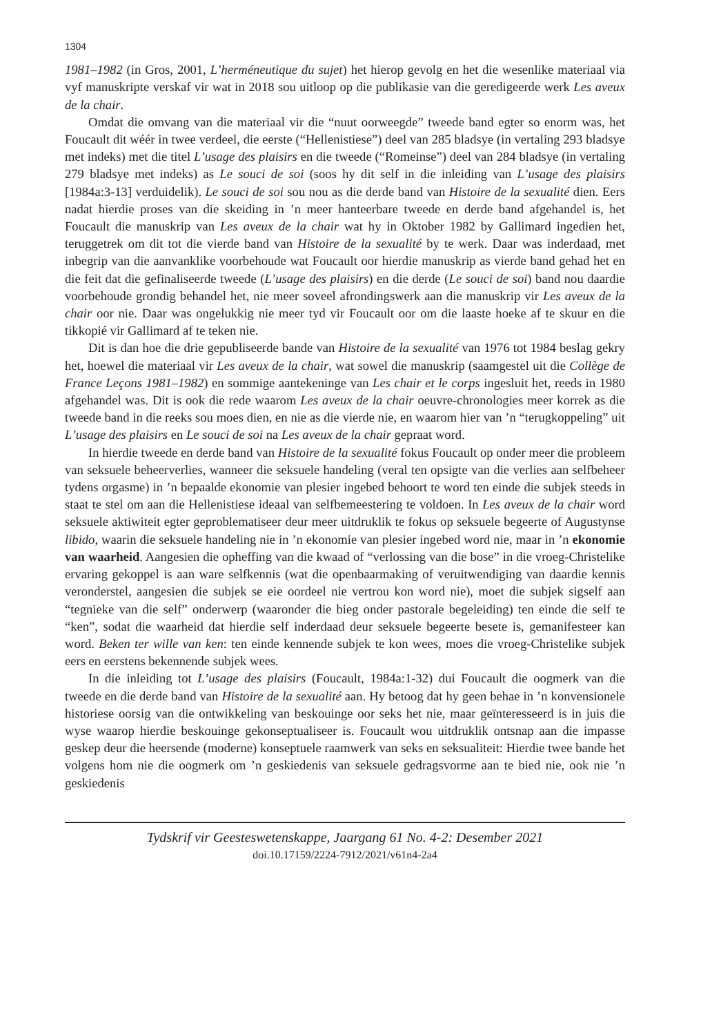1304
1981–1982 (in Gros, 2001, L’herméneutique du sujet) het hierop gevolg en het die wesenlike materiaal via vyf manuskripte verskaf vir wat in 2018 sou uitloop op die publikasie van die geredigeerde werk Les aveux de la chair.
Omdat die omvang van die materiaal vir die “nuut oorweegde” tweede band egter so enorm was, het Foucault dit wéér in twee verdeel, die eerste (“Hellenistiese”) deel van 285 bladsye (in vertaling 293 bladsye met indeks) met die titel L’usage des plaisirs en die tweede (“Romeinse”) deel van 284 bladsye (in vertaling 279 bladsye met indeks) as Le souci de soi (soos hy dit self in die inleiding van L’usage des plaisirs [1984a:3-13] verduidelik). Le souci de soi sou nou as die derde band van Histoire de la sexualité dien. Eers nadat hierdie proses van die skeiding in ’n meer hanteerbare tweede en derde band afgehandel is, het Foucault die manuskrip van Les aveux de la chair wat hy in Oktober 1982 by Gallimard ingedien het, teruggetrek om dit tot die vierde band van Histoire de la sexualité by te werk. Daar was inderdaad, met inbegrip van die aanvanklike voorbehoude wat Foucault oor hierdie manuskrip as vierde band gehad het en die feit dat die gefinaliseerde tweede (L’usage des plaisirs) en die derde (Le souci de soi) band nou daardie voorbehoude grondig behandel het, nie meer soveel afrondingswerk aan die manuskrip vir Les aveux de la chair oor nie. Daar was ongelukkig nie meer tyd vir Foucault oor om die laaste hoeke af te skuur en die tikkopié vir Gallimard af te teken nie.
Dit is dan hoe die drie gepubliseerde bande van Histoire de la sexualité van 1976 tot 1984 beslag gekry het, hoewel die materiaal vir Les aveux de la chair, wat sowel die manuskrip (saamgestel uit die Collège de France Leçons 1981–1982) en sommige aantekeninge van Les chair et le corps ingesluit het, reeds in 1980 afgehandel was. Dit is ook die rede waarom Les aveux de la chair oeuvre-chronologies meer korrek as die tweede band in die reeks sou moes dien, en nie as die vierde nie, en waarom hier van ’n “terugkoppeling” uit L’usage des plaisirs en Le souci de soi na Les aveux de la chair gepraat word.
In hierdie tweede en derde band van Histoire de la sexualité fokus Foucault op onder meer die probleem van seksuele beheerverlies, wanneer die seksuele handeling (veral ten opsigte van die verlies aan selfbeheer tydens orgasme) in ’n bepaalde ekonomie van plesier ingebed behoort te word ten einde die subjek steeds in staat te stel om aan die Hellenistiese ideaal van selfbemeestering te voldoen. In Les aveux de la chair word seksuele aktiwiteit egter geproblematiseer deur meer uitdruklik te fokus op seksuele begeerte of Augustynse libido, waarin die seksuele handeling nie in ’n ekonomie van plesier ingebed word nie, maar in ’n ekonomie van waarheid. Aangesien die opheffing van die kwaad of “verlossing van die bose” in die vroeg-Christelike ervaring gekoppel is aan ware selfkennis (wat die openbaarmaking of veruitwendiging van daardie kennis veronderstel, aangesien die subjek se eie oordeel nie vertrou kon word nie), moet die subjek sigself aan “tegnieke van die self” onderwerp (waaronder die bieg onder pastorale begeleiding) ten einde die self te “ken”, sodat die waarheid dat hierdie self inderdaad deur seksuele begeerte besete is, gemanifesteer kan word. Beken ter wille van ken: ten einde kennende subjek te kon wees, moes die vroeg-Christelike subjek eers en eerstens bekennende subjek wees.
In die inleiding tot L’usage des plaisirs (Foucault, 1984a:1-32) dui Foucault die oogmerk van die tweede en die derde band van Histoire de la sexualité aan. Hy betoog dat hy geen behae in ’n konvensionele historiese oorsig van die ontwikkeling van beskouinge oor seks het nie, maar geïnteresseerd is in juis die wyse waarop hierdie beskouinge gekonseptualiseer is. Foucault wou uitdruklik ontsnap aan die impasse geskep deur die heersende (moderne) konseptuele raamwerk van seks en seksualiteit: Hierdie twee bande het volgens hom nie die oogmerk om ’n geskiedenis van seksuele gedragsvorme aan te bied nie, ook nie ’n geskiedenis
Tydskrif vir Geesteswetenskappe, Jaargang 61 No. 4-2: Desember 2021
doi.10.17159/2224-7912/2021/v61n4-2a4